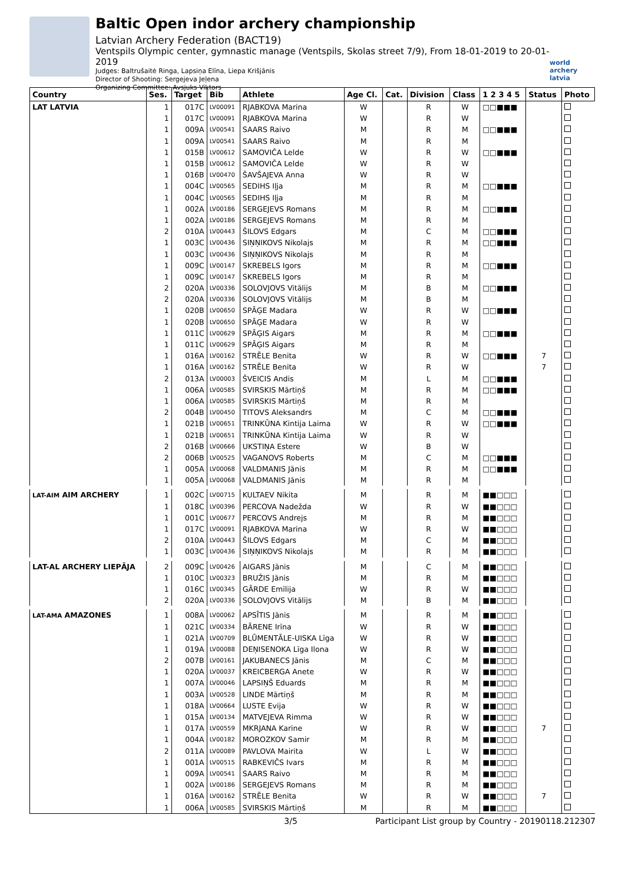Baltic Open indor archery championship
Latvian Archery Federation (BACT19)
Ventspils Olympic center, gymnastic manage (Ventspils, Skolas street 7/9), From 18-01-2019 to 20-01-2019
Judges: Baltrušaitė Ringa, Lapsiņa Elīna, Liepa Krišjānis
Director of Shooting: Sergejeva Jeļena
Organizing Committee: Avsjuks Viktors
world archery latvia
| Country | Ses. | Target | Bib | Athlete | Age Cl. | Cat. | Division | Class | 1 2 3 4 5 | Status | Photo |
| --- | --- | --- | --- | --- | --- | --- | --- | --- | --- | --- | --- |
| LAT LATVIA | 1 | 017C | LV00091 | RJABKOVA Marina | W | | R | W | □□■■■ | | |
| | 1 | 017C | LV00091 | RJABKOVA Marina | W | | R | W | | | |
| | 1 | 009A | LV00541 | SAARS Raivo | M | | R | M | □□■■■ | | |
| | 1 | 009A | LV00541 | SAARS Raivo | M | | R | M | | | |
| | 1 | 015B | LV00612 | SAMOVIČA Lelde | W | | R | W | □□■■■ | | |
| | 1 | 015B | LV00612 | SAMOVIČA Lelde | W | | R | W | | | |
| | 1 | 016B | LV00470 | ŠAVŠAJEVA Anna | W | | R | W | | | |
| | 1 | 004C | LV00565 | SEDIHS Iļja | M | | R | M | □□■■■ | | |
| | 1 | 004C | LV00565 | SEDIHS Iļja | M | | R | M | | | |
| | 1 | 002A | LV00186 | SERGEJEVS Romans | M | | R | M | □□■■■ | | |
| | 1 | 002A | LV00186 | SERGEJEVS Romans | M | | R | M | | | |
| | 2 | 010A | LV00443 | ŠILOVS Edgars | M | | C | M | □□■■■ | | |
| | 1 | 003C | LV00436 | SIŅŅIKOVS Nikolajs | M | | R | M | □□■■■ | | |
| | 1 | 003C | LV00436 | SIŅŅIKOVS Nikolajs | M | | R | M | | | |
| | 1 | 009C | LV00147 | SKREBELS Igors | M | | R | M | □□■■■ | | |
| | 1 | 009C | LV00147 | SKREBELS Igors | M | | R | M | | | |
| | 2 | 020A | LV00336 | SOLOVJOVS Vitālijs | M | | B | M | □□■■■ | | |
| | 2 | 020A | LV00336 | SOLOVJOVS Vitālijs | M | | B | M | | | |
| | 1 | 020B | LV00650 | SPĀĢE Madara | W | | R | W | □□■■■ | | |
| | 1 | 020B | LV00650 | SPĀĢE Madara | W | | R | W | | | |
| | 1 | 011C | LV00629 | SPĀĢIS Aigars | M | | R | M | □□■■■ | | |
| | 1 | 011C | LV00629 | SPĀĢIS Aigars | M | | R | M | | | |
| | 1 | 016A | LV00162 | STRĒLE Benita | W | | R | W | □□■■■ | 7 | |
| | 1 | 016A | LV00162 | STRĒLE Benita | W | | R | W | | 7 | |
| | 2 | 013A | LV00003 | ŠVEICIS Andis | M | | L | M | □□■■■ | | |
| | 1 | 006A | LV00585 | SVIRSKIS Mārtiņš | M | | R | M | □□■■■ | | |
| | 1 | 006A | LV00585 | SVIRSKIS Mārtiņš | M | | R | M | | | |
| | 2 | 004B | LV00450 | TITOVS Aleksandrs | M | | C | M | □□■■■ | | |
| | 1 | 021B | LV00651 | TRINKŪNA Kintija Laima | W | | R | W | □□■■■ | | |
| | 1 | 021B | LV00651 | TRINKŪNA Kintija Laima | W | | R | W | | | |
| | 2 | 016B | LV00666 | UKSTIŅA Estere | W | | B | W | | | |
| | 2 | 006B | LV00525 | VAGANOVS Roberts | M | | C | M | □□■■■ | | |
| | 1 | 005A | LV00068 | VALDMANIS Jānis | M | | R | M | □□■■■ | | |
| | 1 | 005A | LV00068 | VALDMANIS Jānis | M | | R | M | | | |
| LAT-AIM AIM ARCHERY | 1 | 002C | LV00715 | KULTAEV Nikita | M | | R | M | ■■□□□ | | |
| | 1 | 018C | LV00396 | PERCOVA Nadežda | W | | R | W | ■■□□□ | | |
| | 1 | 001C | LV00677 | PERCOVS Andrejs | M | | R | M | ■■□□□ | | |
| | 1 | 017C | LV00091 | RJABKOVA Marina | W | | R | W | ■■□□□ | | |
| | 2 | 010A | LV00443 | ŠILOVS Edgars | M | | C | M | ■■□□□ | | |
| | 1 | 003C | LV00436 | SIŅŅIKOVS Nikolajs | M | | R | M | ■■□□□ | | |
| LAT-AL ARCHERY LIEPĀJA | 2 | 009C | LV00426 | AIGARS Jānis | M | | C | M | ■■□□□ | | |
| | 1 | 010C | LV00323 | BRUŽIS Jānis | M | | R | M | ■■□□□ | | |
| | 1 | 016C | LV00345 | GĀRDE Emīlija | W | | R | W | ■■□□□ | | |
| | 2 | 020A | LV00336 | SOLOVJOVS Vitālijs | M | | B | M | ■■□□□ | | |
| LAT-AMA AMAZONES | 1 | 008A | LV00062 | APSĪTIS Jānis | M | | R | M | ■■□□□ | | |
| | 1 | 021C | LV00334 | BĀRENE Irīna | W | | R | W | ■■□□□ | | |
| | 1 | 021A | LV00709 | BLŪMENTĀLE-UISKA Līga | W | | R | W | ■■□□□ | | |
| | 1 | 019A | LV00088 | DEŅISENOKA Līga Ilona | W | | R | W | ■■□□□ | | |
| | 2 | 007B | LV00161 | JAKUBANECS Jānis | M | | C | M | ■■□□□ | | |
| | 1 | 020A | LV00037 | KREICBERGA Anete | W | | R | W | ■■□□□ | | |
| | 1 | 007A | LV00046 | LAPSIŅŠ Eduards | M | | R | M | ■■□□□ | | |
| | 1 | 003A | LV00528 | LINDE Mārtiņš | M | | R | M | ■■□□□ | | |
| | 1 | 018A | LV00664 | LUSTE Evija | W | | R | W | ■■□□□ | | |
| | 1 | 015A | LV00134 | MATVEJEVA Rimma | W | | R | W | ■■□□□ | | |
| | 1 | 017A | LV00559 | MKRJANA Karine | W | | R | W | ■■□□□ | 7 | |
| | 1 | 004A | LV00182 | MOROZKOV Samir | M | | R | M | ■■□□□ | | |
| | 2 | 011A | LV00089 | PAVLOVA Mairita | W | | L | W | ■■□□□ | | |
| | 1 | 001A | LV00515 | RABKEVIČS Ivars | M | | R | M | ■■□□□ | | |
| | 1 | 009A | LV00541 | SAARS Raivo | M | | R | M | ■■□□□ | | |
| | 1 | 002A | LV00186 | SERGEJEVS Romans | M | | R | M | ■■□□□ | | |
| | 1 | 016A | LV00162 | STRĒLE Benita | W | | R | W | ■■□□□ | 7 | |
| | 1 | 006A | LV00585 | SVIRSKIS Mārtiņš | M | | R | M | ■■□□□ | | |
3/5 Participant List group by Country - 20190118.212307